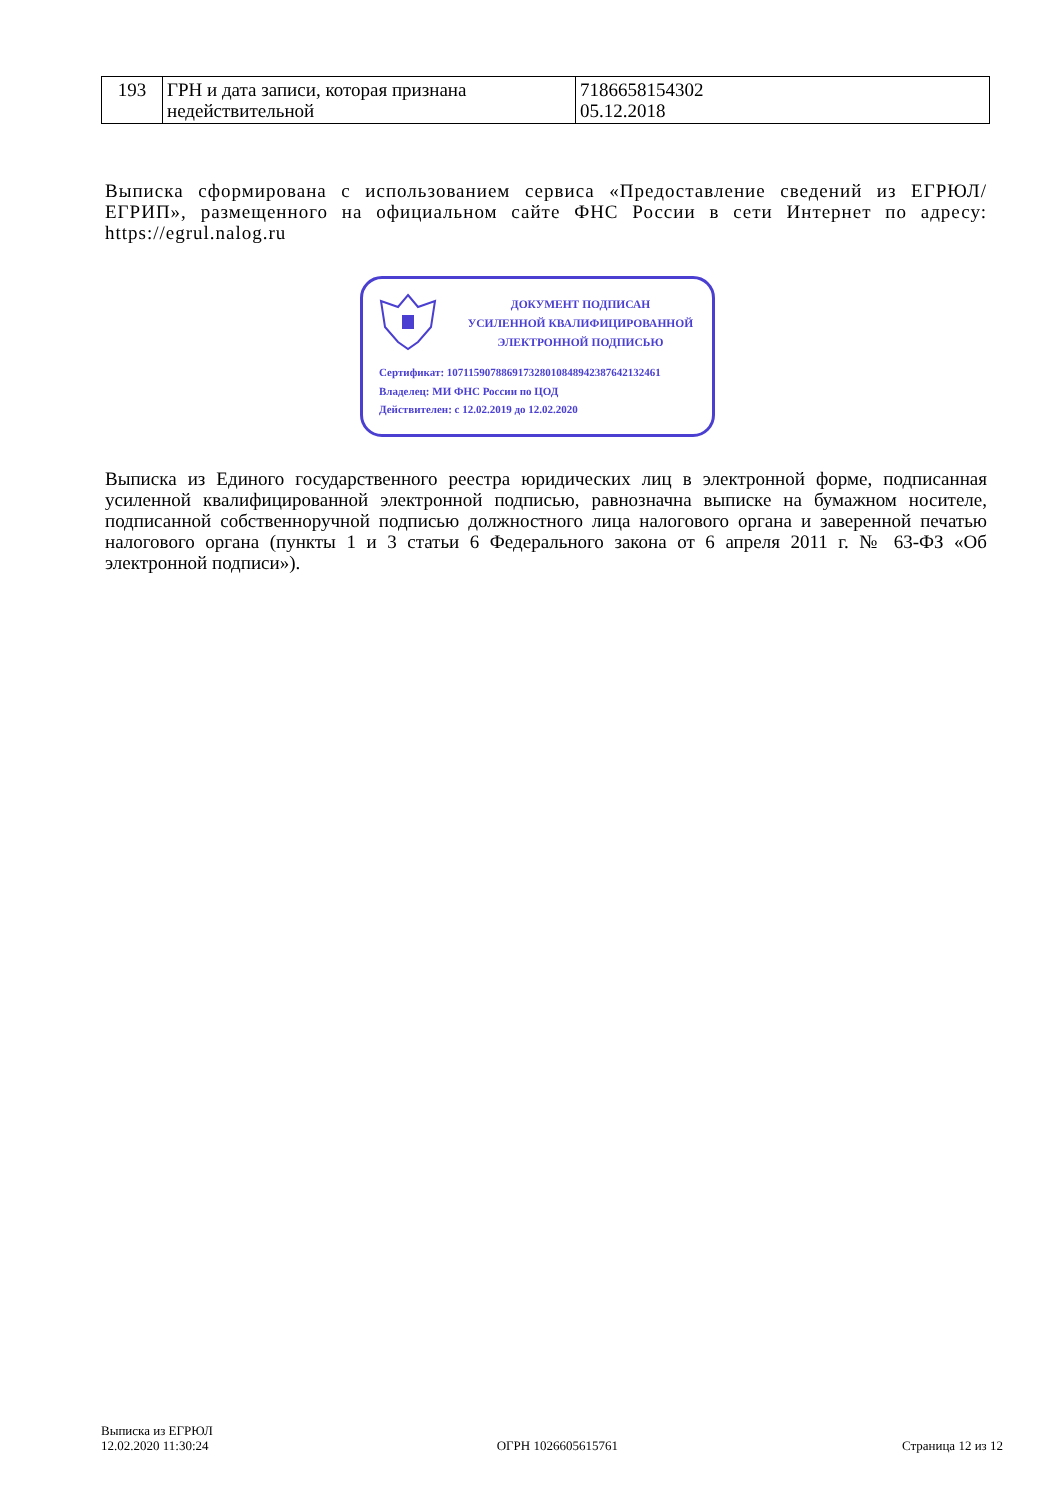| 193 | ГРН и дата записи, которая признана недействительной | 7186658154302 05.12.2018 |
Выписка сформирована с использованием сервиса «Предоставление сведений из ЕГРЮЛ/ЕГРИП», размещенного на официальном сайте ФНС России в сети Интернет по адресу: https://egrul.nalog.ru
ДОКУМЕНТ ПОДПИСАН
УСИЛЕННОЙ КВАЛИФИЦИРОВАННОЙ
ЭЛЕКТРОННОЙ ПОДПИСЬЮ
Сертификат: 107115907886917328010848942387642132461
Владелец: МИ ФНС России по ЦОД
Действителен: с 12.02.2019 до 12.02.2020
Выписка из Единого государственного реестра юридических лиц в электронной форме, подписанная усиленной квалифицированной электронной подписью, равнозначна выписке на бумажном носителе, подписанной собственноручной подписью должностного лица налогового органа и заверенной печатью налогового органа (пункты 1 и 3 статьи 6 Федерального закона от 6 апреля 2011 г. № 63-ФЗ «Об электронной подписи»).
Выписка из ЕГРЮЛ
12.02.2020 11:30:24
ОГРН 1026605615761
Страница 12 из 12